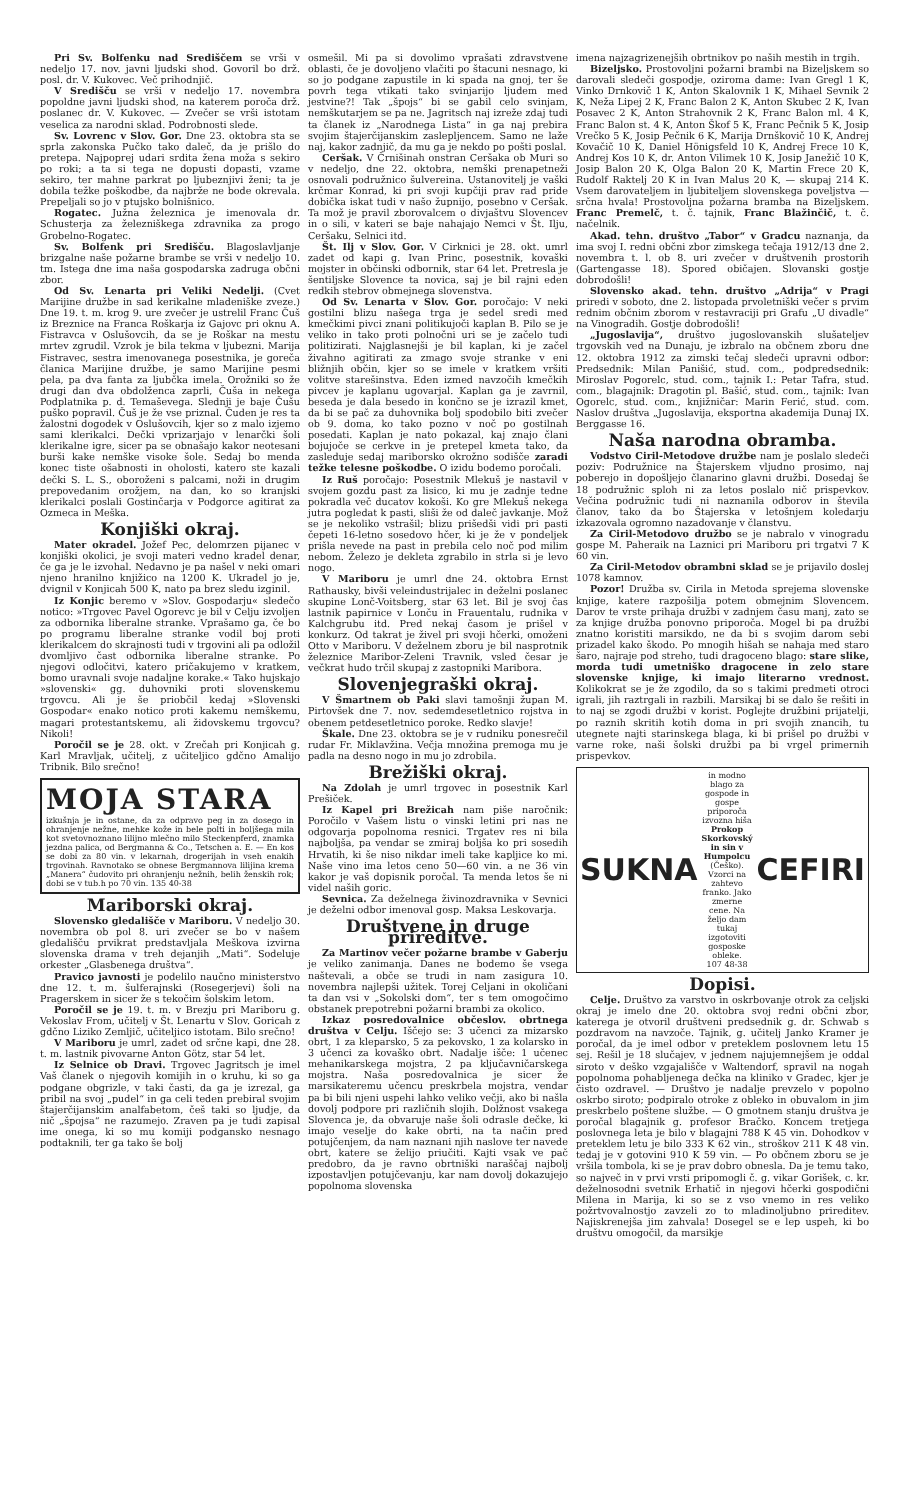Pri Sv. Bolfenku nad Središčem se vrši v nedeljo 17. nov. javni ljudski shod. Govoril bo drž. posl. dr. V. Kukovec. Več prihodnjič.
V Središču se vrši v nedeljo 17. novembra popoldne javni ljudski shod, na katerem poroča drž. poslanec dr. V. Kukovec. — Zvečer se vrši istotam veselica za narodni sklad. Podrobnosti slede.
Sv. Lovrenc v Slov. Gor. Dne 23. oktobra sta se sprla zakonska Pučko tako daleč, da je prišlo do pretepa. Najpoprej udari srdita žena moža s sekiro po roki; a ta si tega ne dopusti dopasti, vzame sekiro, ter mahne parkrat po ljubeznjivi ženi; ta je dobila težke poškodbe, da najbrže ne bode okrevala. Prepeljali so jo v ptujsko bolnišnico.
Rogatec. Južna železnica je imenovala dr. Schusterja za železniškega zdravnika za progo Grobelno-Rogatec.
Sv. Bolfenk pri Središču. Blagoslavljanje brizgalne naše požarne brambe se vrši v nedeljo 10. tm. Istega dne ima naša gospodarska zadruga občni zbor.
Od Sv. Lenarta pri Veliki Nedelji. (Cvet Marijine družbe in sad kerikalne mladeniške zveze.) Dne 19. t. m. krog 9. ure zvečer je ustrelil Franc Čuš iz Breznice na Franca Roškarja iz Gajovc pri oknu A. Fistravca v Oslušovcih, da se je Roškar na mestu mrtev zgrudil. Vzrok je bila tekma v ljubezni. Marija Fistravec, sestra imenovanega posestnika, je goreča članica Marijine družbe, je samo Marijine pesmi pela, pa dva fanta za ljubčka imela. Orožniki so že drugi dan dva obdolženca zaprli, Čuša in nekega Podplatnika p. d. Temaševega. Slednji je baje Čušu puško popravil. Čuš je že vse priznal. Čuden je res ta žalostni dogodek v Oslušovcih, kjer so z malo izjemo sami klerikalci. Dečki vprizarjajo v lenarčki šoli klerikalne igre, sicer pa se obnašajo kakor neotesani burši kake nemške visoke šole. Sedaj bo menda konec tiste ošabnosti in oholosti, katero ste kazali dečki S. L. S., oboroženi s palcami, noži in drugim prepovedanim orožjem, na dan, ko so kranjski klerikalci poslali Gostinčarja v Podgorce agitirat za Ozmeca in Meška.
Konjiški okraj.
Mater okradel. Jožef Pec, delomrzen pijanec v konjiški okolici, je svoji materi vedno kradel denar, če ga je le izvohal. Nedavno je pa našel v neki omari njeno hranilno knjižico na 1200 K. Ukradel jo je, dvignil v Konjicah 500 K, nato pa brez sledu izginil.
Iz Konjic beremo v »Slov. Gospodarju« sledečo notico: »Trgovec Pavel Ogorevc je bil v Celju izvoljen za odbornika liberalne stranke. Vprašamo ga, če bo po programu liberalne stranke vodil boj proti klerikalcem do skrajnosti tudi v trgovini ali pa odložil dvomljivo čast odbornika liberalne stranke. Po njegovi odločitvi, katero pričakujemo v kratkem, bomo uravnali svoje nadaljne korake.« Tako hujskajo »slovenski« gg. duhovniki proti slovenskemu trgovcu. Ali je še priobčil kedaj »Slovenski Gospodar« enako notico proti kakemu nemškemu, magari protestantskemu, ali židovskemu trgovcu? Nikoli!
Poročil se je 28. okt. v Zrečah pri Konjicah g. Karl Mravljak, učitelj, z učiteljico gdčno Amalijo Tribnik. Bilo srečno!
MOJA STARA
izkušnja je in ostane, da za odpravo peg in za dosego in ohranjenje nežne, mehke kože in bele polti in boljšega mila kot svetovnoznano lilijno mlečno milo Steckenpferd, znamka jezdna palica, od Bergmanna & Co., Tetschen a. E. — En kos se dobi za 80 vin. v lekarnah, drogerijah in vseh enakih trgovinah. Ravnotako se obnese Bergmannova lilijina krema „Manera“ čudovito pri ohranjenju nežnih, belih ženskih rok; dobi se v tub.h po 70 vin. 135 40-38
Mariborski okraj.
Slovensko gledališče v Mariboru. V nedeljo 30. novembra ob pol 8. uri zvečer se bo v našem gledališču prvikrat predstavljala Meškova izvirna slovenska drama v treh dejanjih „Mati“. Sodeluje orkester „Glasbenega društva“.
Pravico javnosti je podelilo naučno ministerstvo dne 12. t. m. šulferajnski (Rosegerjevi) šoli na Pragerskem in sicer že s tekočim šolskim letom.
Poročil se je 19. t. m. v Brezju pri Mariboru g. Vekoslav From, učitelj v Št. Lenartu v Slov. Goricah z gdčno Liziko Zemljič, učiteljico istotam. Bilo srečno!
V Mariboru je umrl, zadet od srčne kapi, dne 28. t. m. lastnik pivovarne Anton Götz, star 54 let.
Iz Selnice ob Dravi. Trgovec Jagritsch je imel Vaš članek o njegovih komijih in o kruhu, ki so ga podgane obgrizle, v taki časti, da ga je izrezal, ga pribil na svoj „pudel“ in ga celi teden prebiral svojim štajerčijanskim analfabetom, češ taki so ljudje, da nič „špojsa“ ne razumejo. Zraven pa je tudi zapisal ime onega, ki so mu komiji podgansko nesnago podtaknili, ter ga tako še bolj
osmešil. Mi pa si dovolimo vprašati zdravstvene oblasti, če je dovoljeno vlačiti po štacuni nesnago, ki so jo podgane zapustile in ki spada na gnoj, ter še povrh tega vtikati tako svinjarijo ljudem med jestvine?! Tak „špojs“ bi se gabil celo svinjam, nemškutarjem se pa ne. Jagritsch naj izreže zdaj tudi ta članek iz „Narodnega Lista“ in ga naj prebira svojim štajerčijanskim zaslepljencem. Samo ne laže naj, kakor zadnjič, da mu ga je nekdo po pošti poslal.
Ceršak. V Črnišinah onstran Ceršaka ob Muri so v nedeljo, dne 22. oktobra, nemški prenapetneži osnovali podružnico šulvereina. Ustanovitelj je vaški krčmar Konrad, ki pri svoji kupčiji prav rad pride dobička iskat tudi v našo župnijo, posebno v Ceršak. Ta mož je pravil zborovalcem o divjaštvu Slovencev in o sili, v kateri se baje nahajajo Nemci v Št. Ilju, Ceršaku, Selnici itd.
Št. Ilj v Slov. Gor. V Cirknici je 28. okt. umrl zadet od kapi g. Ivan Princ, posestnik, kovaški mojster in občinski odbornik, star 64 let. Pretresla je šentiljske Slovence ta novica, saj je bil rajni eden redkih stebrov obmejnega slovenstva.
Od Sv. Lenarta v Slov. Gor. poročajo: V neki gostilni blizu našega trga je sedel sredi med kmečkimi pivci znani politikujoči kaplan B. Pilo se je veliko in tako proti polnočni uri se je začelo tudi politizirati. Najglasnejši je bil kaplan, ki je začel živahno agitirati za zmago svoje stranke v eni bližnjih občin, kjer so se imele v kratkem vršiti volitve starešinstva. Eden izmed navzočih kmečkih pivcev je kaplanu ugovarjal. Kaplan ga je zavrnil, beseda je dala besedo in končno se je izrazil kmet, da bi se pač za duhovnika bolj spodobilo biti zvečer ob 9. doma, ko tako pozno v noč po gostilnah posedati. Kaplan je nato pokazal, kaj znajo člani bojujoče se cerkve in je pretepel kmeta tako, da zasleduje sedaj mariborsko okrožno sodišče zaradi težke telesne poškodbe. O izidu bodemo poročali.
Iz Ruš poročajo: Posestnik Mlekuš je nastavil v svojem gozdu past za lisico, ki mu je zadnje tedne pokradla več ducatov kokoši. Ko gre Mlekuš nekega jutra pogledat k pasti, sliši že od daleč javkanje. Mož se je nekoliko vstrašil; blizu prišedši vidi pri pasti čepeti 16-letno sosedovo hčer, ki je že v pondeljek prišla nevede na past in prebila celo noč pod milim nebom. Železo je dekleta zgrabilo in strla si je levo nogo.
V Mariboru je umrl dne 24. oktobra Ernst Rathausky, bivši veleindustrijalec in deželni poslanec skupine Lonč-Voitsberg, star 63 let. Bil je svoj čas lastnik papirnice v Lonču in Frauentalu, rudnika v Kalchgrubu itd. Pred nekaj časom je prišel v konkurz. Od takrat je živel pri svoji hčerki, omoženi Otto v Mariboru. V deželnem zboru je bil nasprotnik železnice Maribor-Zeleni Travnik, vsled česar je večkrat hudo trčil skupaj z zastopniki Maribora.
Slovenjegraški okraj.
V Šmartnem ob Paki slavi tamošnji župan M. Pirtovšek dne 7. nov. sedemdesetletnico rojstva in obenem petdesetletnico poroke. Redko slavje!
Škale. Dne 23. oktobra se je v rudniku ponesrečil rudar Fr. Miklavžina. Večja množina premoga mu je padla na desno nogo in mu jo zdrobila.
Brežiški okraj.
Na Zdolah je umrl trgovec in posestnik Karl Prešiček.
Iz Kapel pri Brežicah nam piše naročnik: Poročilo v Vašem listu o vinski letini pri nas ne odgovarja popolnoma resnici. Trgatev res ni bila najboljša, pa vendar se zmiraj boljša ko pri sosedih Hrvatih, ki še niso nikdar imeli take kapljice ko mi. Naše vino ima letos ceno 50—60 vin. a ne 36 vin kakor je vaš dopisnik poročal. Ta menda letos še ni videl naših goric.
Sevnica. Za deželnega živinozdravnika v Sevnici je deželni odbor imenoval gosp. Maksa Leskovarja.
Društvene in druge prireditve.
Za Martinov večer požarne brambe v Gaberju je veliko zanimanja. Danes ne bodemo še vsega naštevali, a obče se trudi in nam zasigura 10. novembra najlepši užitek. Torej Celjani in okoličani ta dan vsi v „Sokolski dom“, ter s tem omogočimo obstanek prepotrebni požarni brambi za okolico.
Izkaz posredovalnice občeslov. obrtnega društva v Celju. Iščejo se: 3 učenci za mizarsko obrt, 1 za kleparsko, 5 za pekovsko, 1 za kolarsko in 3 učenci za kovaško obrt. Nadalje išče: 1 učenec mehanikarskega mojstra, 2 pa ključavničarskega mojstra. Naša posredovalnica je sicer že marsikateremu učencu preskrbela mojstra, vendar pa bi bili njeni uspehi lahko veliko večji, ako bi našla dovolj podpore pri različnih slojih. Dolžnost vsakega Slovenca je, da obvaruje naše šoli odrasle dečke, ki imajo veselje do kake obrti, na ta način pred potujčenjem, da nam naznani njih naslove ter navede obrt, katere se želijo priučiti. Kajti vsak ve pač predobro, da je ravno obrtniški naraščaj najbolj izpostavljen potujčevanju, kar nam dovolj dokazujejo popolnoma slovenska
imena najzagrizenejših obrtnikov po naših mestih in trgih.
Bizeljsko. Prostovoljni požarni brambi na Bizeljskem so darovali sledeči gospodje, oziroma dame: Ivan Gregl 1 K, Vinko Drnkovič 1 K, Anton Skalovnik 1 K, Mihael Sevnik 2 K, Neža Lipej 2 K, Franc Balon 2 K, Anton Skubec 2 K, Ivan Posavec 2 K, Anton Strahovnik 2 K, Franc Balon ml. 4 K, Franc Balon st. 4 K, Anton Škof 5 K, Franc Pečnik 5 K, Josip Vrečko 5 K, Josip Pečnik 6 K, Marija Drnškovič 10 K, Andrej Kovačič 10 K, Daniel Hönigsfeld 10 K, Andrej Frece 10 K, Andrej Kos 10 K, dr. Anton Vilimek 10 K, Josip Janežič 10 K, Josip Balon 20 K, Olga Balon 20 K, Martin Frece 20 K, Rudolf Raktelj 20 K in Ivan Malus 20 K, — skupaj 214 K. Vsem darovateljem in ljubiteljem slovenskega poveljstva — srčna hvala! Prostovoljna požarna bramba na Bizeljskem. Franc Premelč, t. č. tajnik, Franc Blažinčič, t. č. načelnik.
Akad. tehn. društvo „Tabor“ v Gradcu naznanja, da ima svoj I. redni občni zbor zimskega tečaja 1912/13 dne 2. novembra t. l. ob 8. uri zvečer v društvenih prostorih (Gartengasse 18). Spored običajen. Slovanski gostje dobrodošli!
Slovensko akad. tehn. društvo „Adrija“ v Pragi priredi v soboto, dne 2. listopada prvoletniški večer s prvim rednim občnim zborom v restavraciji pri Grafu „U divadle“ na Vinogradih. Gostje dobrodošli!
„Jugoslavija“, društvo jugoslovanskih slušateljev trgovskih ved na Dunaju, je izbralo na občnem zboru dne 12. oktobra 1912 za zimski tečaj sledeči upravni odbor: Predsednik: Milan Panišić, stud. com., podpredsednik: Miroslav Pogorelc, stud. com., tajnik I.: Petar Tafra, stud. com., blagajnik: Dragotin pl. Bašić, stud. com., tajnik: Ivan Ogorelc, stud. com., knjižničar: Marin Ferić, stud. com. Naslov društva „Jugoslavija, eksportna akademija Dunaj IX. Berggasse 16.
Naša narodna obramba.
Vodstvo Ciril-Metodove družbe nam je poslalo sledeči poziv: Podružnice na Štajerskem vljudno prosimo, naj poberejo in dopošljejo članarino glavni družbi. Dosedaj še 18 podružnic sploh ni za letos poslalo nič prispevkov. Večina podružnic tudi ni naznanila odborov in števila članov, tako da bo Štajerska v letošnjem koledarju izkazovala ogromno nazadovanje v članstvu.
Za Ciril-Metodovo družbo se je nabralo v vinogradu gospe M. Paheraik na Laznici pri Mariboru pri trgatvi 7 K 60 vin.
Za Ciril-Metodov obrambni sklad se je prijavilo doslej 1078 kamnov.
Pozor! Družba sv. Cirila in Metoda sprejema slovenske knjige, katere razpošilja potem obmejnim Slovencem. Darov te vrste prihaja družbi v zadnjem času manj, zato se za knjige družba ponovno priporoča. Mogel bi pa družbi znatno koristiti marsikdo, ne da bi s svojim darom sebi prizadel kako škodo. Po mnogih hišah se nahaja med staro šaro, najraje pod streho, tudi dragoceno blago: stare slike, morda tudi umetniško dragocene in zelo stare slovenske knjige, ki imajo literarno vrednost. Kolikokrat se je že zgodilo, da so s takimi predmeti otroci igrali, jih raztrgali in razbili. Marsikaj bi se dalo še rešiti in to naj se zgodi družbi v korist. Poglejte družbini prijatelji, po raznih skritih kotih doma in pri svojih znancih, tu utegnete najti starinskega blaga, ki bi prišel po družbi v varne roke, naši šolski družbi pa bi vrgel primernih prispevkov.
SUKNA
in modno blago za gospode in gospe priporoča izvozna hiša Prokop Skorkovský in sin v Humpolcu (Češko).
Vzorci na zahtevo franko. Jako zmerne cene. Na željo dam tukaj izgotoviti gosposke obleke.
107 48-38
CEFIRI
Dopisi.
Celje. Društvo za varstvo in oskrbovanje otrok za celjski okraj je imelo dne 20. oktobra svoj redni občni zbor, katerega je otvoril društveni predsednik g. dr. Schwab s pozdravom na navzoče. Tajnik, g. učitelj Janko Kramer je poročal, da je imel odbor v preteklem poslovnem letu 15 sej. Rešil je 18 slučajev, v jednem najujemnejšem je oddal siroto v deško vzgajališče v Waltendorf, spravil na nogah popolnoma pohabljenega dečka na kliniko v Gradec, kjer je čisto ozdravel. — Društvo je nadalje prevzelo v popolno oskrbo siroto; podpiralo otroke z obleko in obuvalom in jim preskrbelo poštene službe. — O gmotnem stanju društva je poročal blagajnik g. profesor Bračko. Koncem tretjega poslovnega leta je bilo v blagajni 788 K 45 vin. Dohodkov v preteklem letu je bilo 333 K 62 vin., stroškov 211 K 48 vin. tedaj je v gotovini 910 K 59 vin. — Po občnem zboru se je vršila tombola, ki se je prav dobro obnesla. Da je temu tako, so največ in v prvi vrsti pripomogli č. g. vikar Gorišek, c. kr. deželnosodni svetnik Erhatič in njegovi hčerki gospodični Milena in Marija, ki so se z vso vnemo in res veliko požrtvovalnostjo zavzeli zo to mladinoljubno prireditev. Najiskrenejša jim zahvala! Dosegel se e lep uspeh, ki bo društvu omogočil, da marsikje